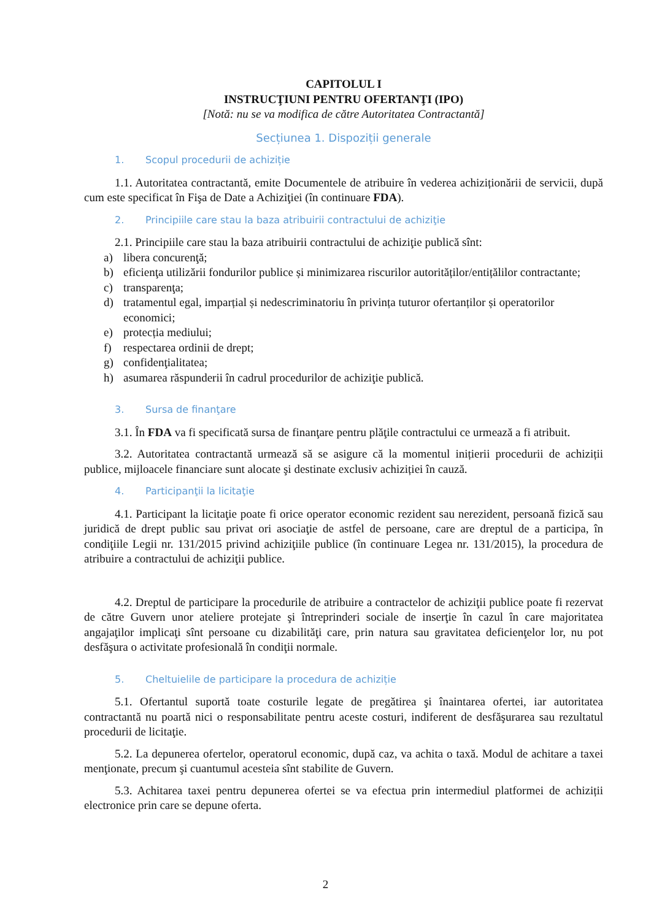CAPITOLUL I
INSTRUCŢIUNI PENTRU OFERTANŢI (IPO)
[Notă: nu se va modifica de către Autoritatea Contractantă]
Secțiunea 1. Dispoziții generale
1. Scopul procedurii de achiziție
1.1. Autoritatea contractantă, emite Documentele de atribuire în vederea achiziționării de servicii, după cum este specificat în Fişa de Date a Achiziţiei (în continuare FDA).
2. Principiile care stau la baza atribuirii contractului de achiziţie
2.1. Principiile care stau la baza atribuirii contractului de achiziţie publică sînt:
a) libera concurenţă;
b) eficienţa utilizării fondurilor publice și minimizarea riscurilor autorităților/entițălilor contractante;
c) transparenţa;
d) tratamentul egal, imparțial și nedescriminatoriu în privința tuturor ofertanților și operatorilor economici;
e) protecția mediului;
f) respectarea ordinii de drept;
g) confidenţialitatea;
h) asumarea răspunderii în cadrul procedurilor de achiziţie publică.
3. Sursa de finanţare
3.1. În FDA va fi specificată sursa de finanţare pentru plăţile contractului ce urmează a fi atribuit.
3.2. Autoritatea contractantă urmează să se asigure că la momentul inițierii procedurii de achiziții publice, mijloacele financiare sunt alocate şi destinate exclusiv achiziției în cauză.
4. Participanţii la licitaţie
4.1. Participant la licitaţie poate fi orice operator economic rezident sau nerezident, persoană fizică sau juridică de drept public sau privat ori asociaţie de astfel de persoane, care are dreptul de a participa, în condiţiile Legii nr. 131/2015 privind achiziţiile publice (în continuare Legea nr. 131/2015), la procedura de atribuire a contractului de achiziţii publice.
4.2. Dreptul de participare la procedurile de atribuire a contractelor de achiziţii publice poate fi rezervat de către Guvern unor ateliere protejate şi întreprinderi sociale de inserţie în cazul în care majoritatea angajaţilor implicaţi sînt persoane cu dizabilităţi care, prin natura sau gravitatea deficienţelor lor, nu pot desfăşura o activitate profesională în condiţii normale.
5. Cheltuielile de participare la procedura de achiziție
5.1. Ofertantul suportă toate costurile legate de pregătirea şi înaintarea ofertei, iar autoritatea contractantă nu poartă nici o responsabilitate pentru aceste costuri, indiferent de desfăşurarea sau rezultatul procedurii de licitaţie.
5.2. La depunerea ofertelor, operatorul economic, după caz, va achita o taxă. Modul de achitare a taxei menţionate, precum şi cuantumul acesteia sînt stabilite de Guvern.
5.3. Achitarea taxei pentru depunerea ofertei se va efectua prin intermediul platformei de achiziții electronice prin care se depune oferta.
2